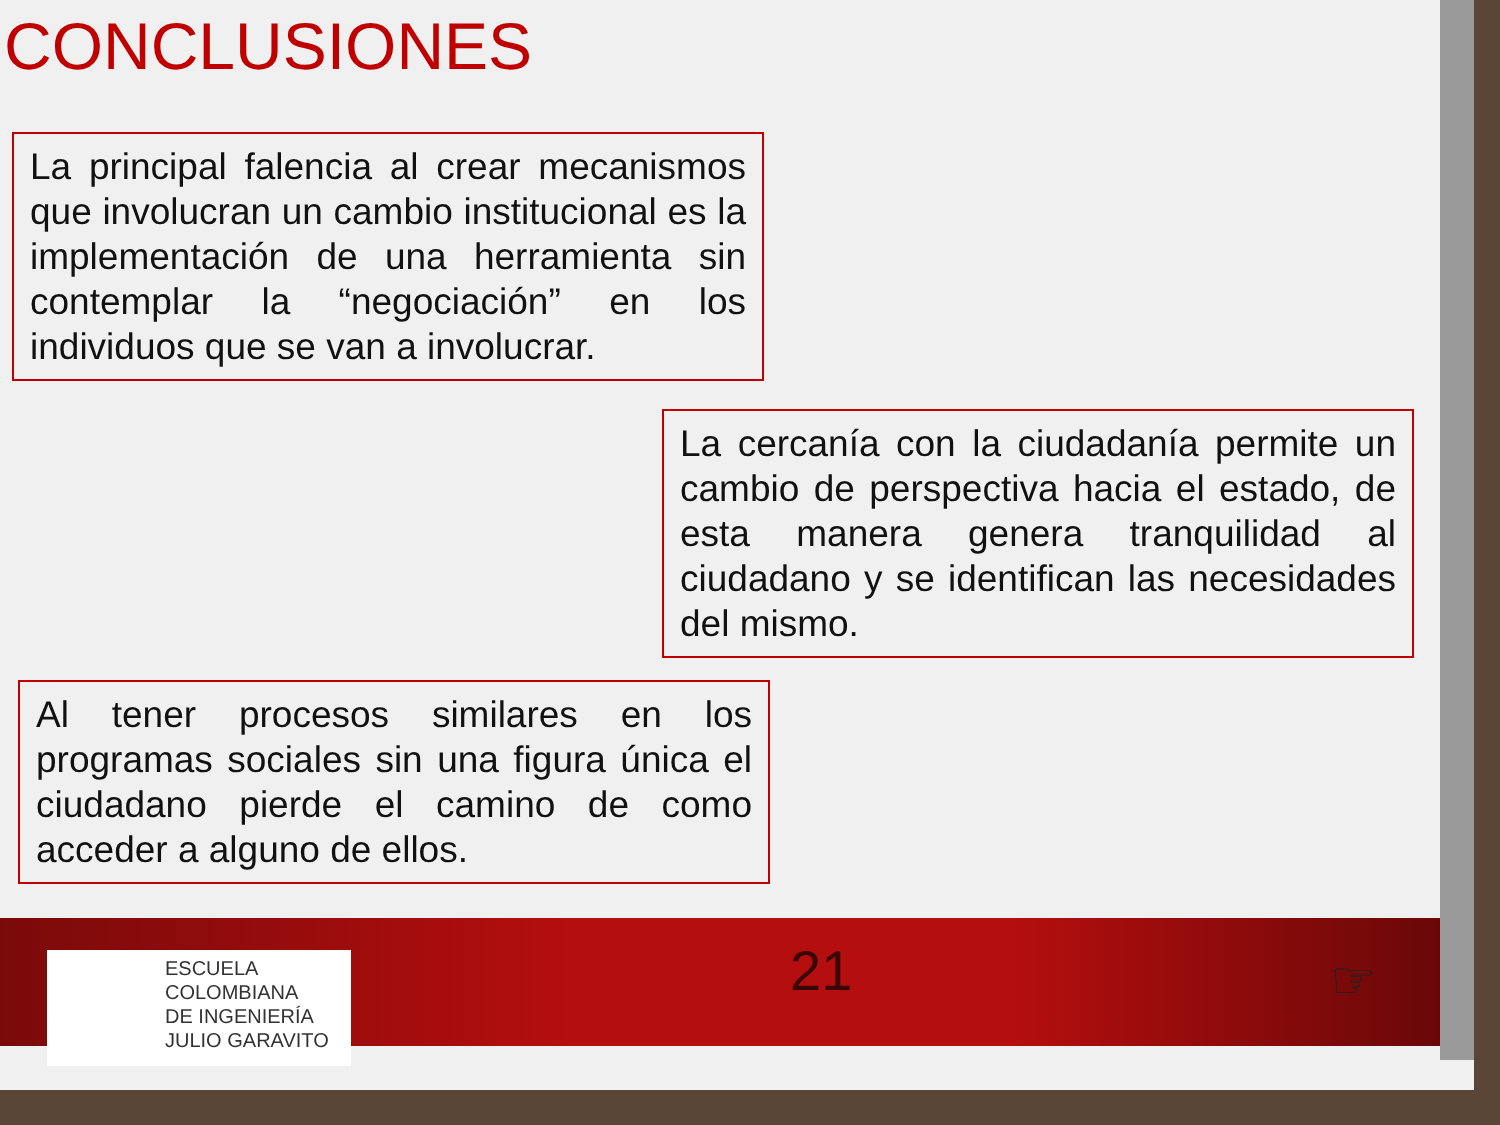CONCLUSIONES
La principal falencia al crear mecanismos que involucran un cambio institucional es la implementación de una herramienta sin contemplar la “negociación” en los individuos que se van a involucrar.
La cercanía con la ciudadanía permite un cambio de perspectiva hacia el estado, de esta manera genera tranquilidad al ciudadano y se identifican las necesidades del mismo.
Al tener procesos similares en los programas sociales sin una figura única el ciudadano pierde el camino de como acceder a alguno de ellos.
ESCUELA
COLOMBIANA
DE INGENIERÍA
JULIO GARAVITO
21 ☞